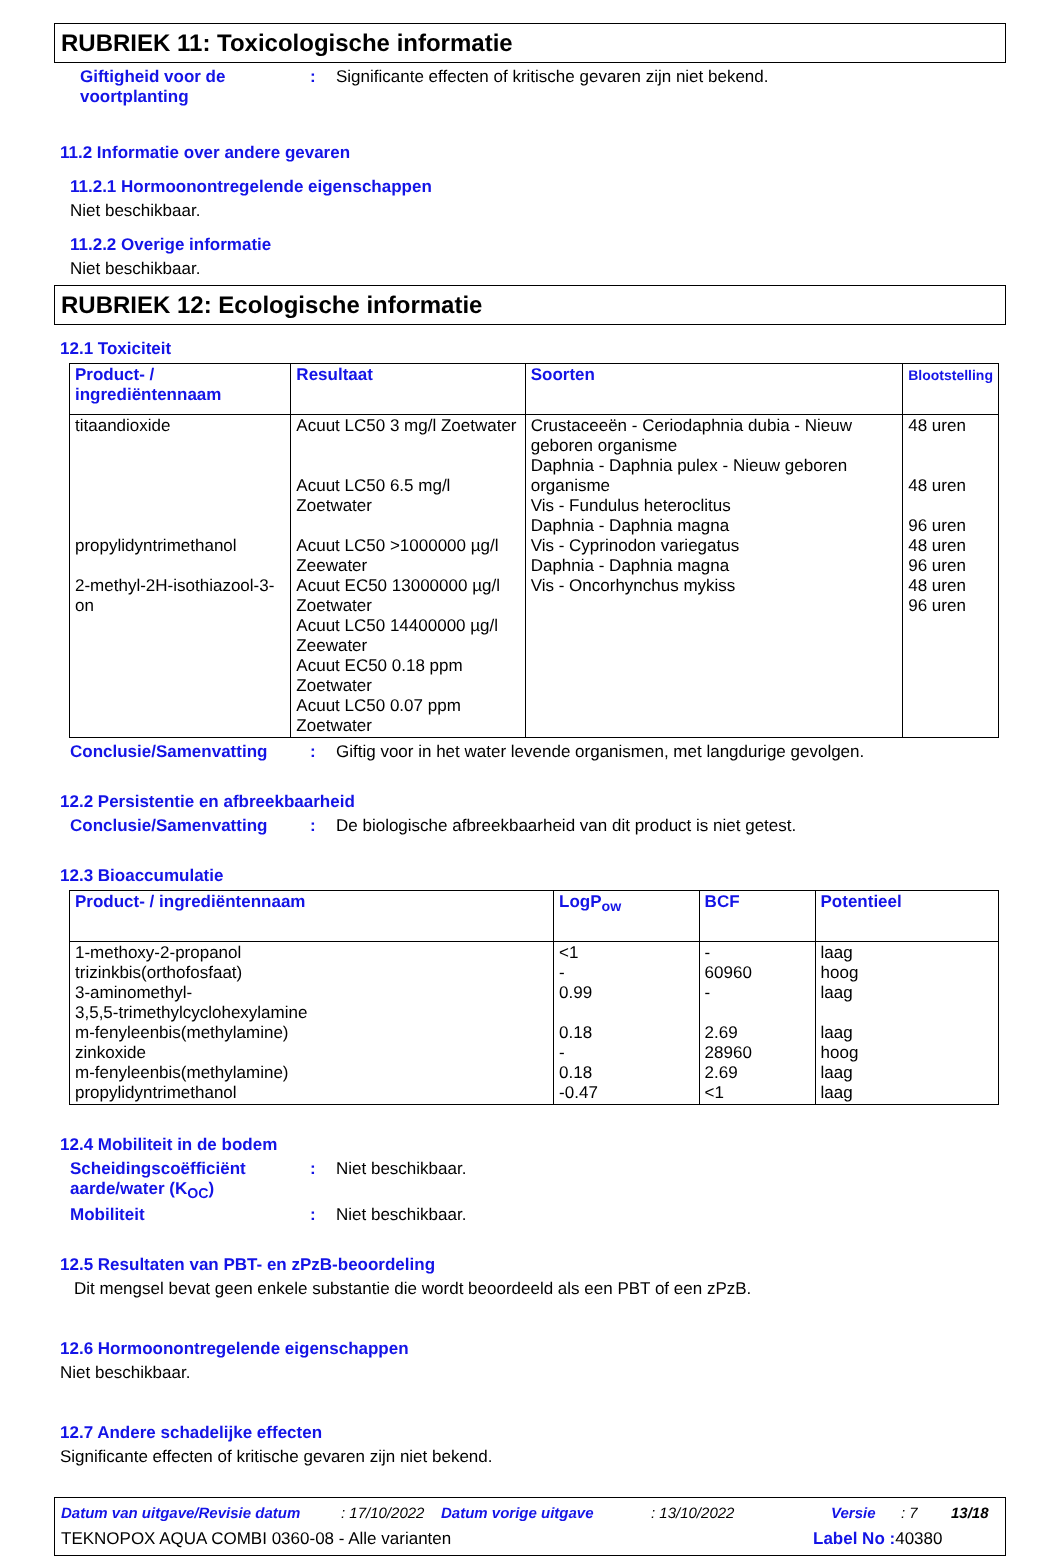RUBRIEK 11: Toxicologische informatie
Giftigheid voor de voortplanting
: Significante effecten of kritische gevaren zijn niet bekend.
11.2 Informatie over andere gevaren
11.2.1 Hormoonontregelende eigenschappen
Niet beschikbaar.
11.2.2 Overige informatie
Niet beschikbaar.
RUBRIEK 12: Ecologische informatie
12.1 Toxiciteit
| Product- / ingrediëntennaam | Resultaat | Soorten | Blootstelling |
| --- | --- | --- | --- |
| titaandioxide propylidyntrimethanol 2-methyl-2H-isothiazool-3-on | Acuut LC50 3 mg/l Zoetwater Acuut LC50 6.5 mg/l Zoetwater Acuut LC50 >1000000 µg/l Zeewater Acuut EC50 13000000 µg/l Zoetwater Acuut LC50 14400000 µg/l Zeewater Acuut EC50 0.18 ppm Zoetwater Acuut LC50 0.07 ppm Zoetwater | Crustaceeën - Ceriodaphnia dubia - Nieuw geboren organisme Daphnia - Daphnia pulex - Nieuw geboren organisme Vis - Fundulus heteroclitus Daphnia - Daphnia magna Vis - Cyprinodon variegatus Daphnia - Daphnia magna Vis - Oncorhynchus mykiss | 48 uren 48 uren 96 uren 48 uren 96 uren 48 uren 96 uren |
Conclusie/Samenvatting : Giftig voor in het water levende organismen, met langdurige gevolgen.
12.2 Persistentie en afbreekbaarheid
Conclusie/Samenvatting : De biologische afbreekbaarheid van dit product is niet getest.
12.3 Bioaccumulatie
| Product- / ingrediëntennaam | LogP<sub>ow</sub> | BCF | Potentieel |
| --- | --- | --- | --- |
| 1-methoxy-2-propanol trizinkbis(orthofosfaat) 3-aminomethyl- 3,5,5-trimethylcyclohexylamine m-fenyleenbis(methylamine) zinkoxide m-fenyleenbis(methylamine) propylidyntrimethanol | <1 - 0.99 0.18 - 0.18 -0.47 | - 60960 - 2.69 28960 2.69 <1 | laag hoog laag laag hoog laag laag |
12.4 Mobiliteit in de bodem
Scheidingscoëfficiënt aarde/water (K<sub>OC</sub>)
: Niet beschikbaar.
Mobiliteit : Niet beschikbaar.
12.5 Resultaten van PBT- en zPzB-beoordeling
Dit mengsel bevat geen enkele substantie die wordt beoordeeld als een PBT of een zPzB.
12.6 Hormoonontregelende eigenschappen
Niet beschikbaar.
12.7 Andere schadelijke effecten
Significante effecten of kritische gevaren zijn niet bekend.
Datum van uitgave/Revisie datum: 17/10/2022 Datum vorige uitgave: 13/10/2022 Versie: 7 13/18
TEKNOPOX AQUA COMBI 0360-08 - Alle varianten Label No : 40380